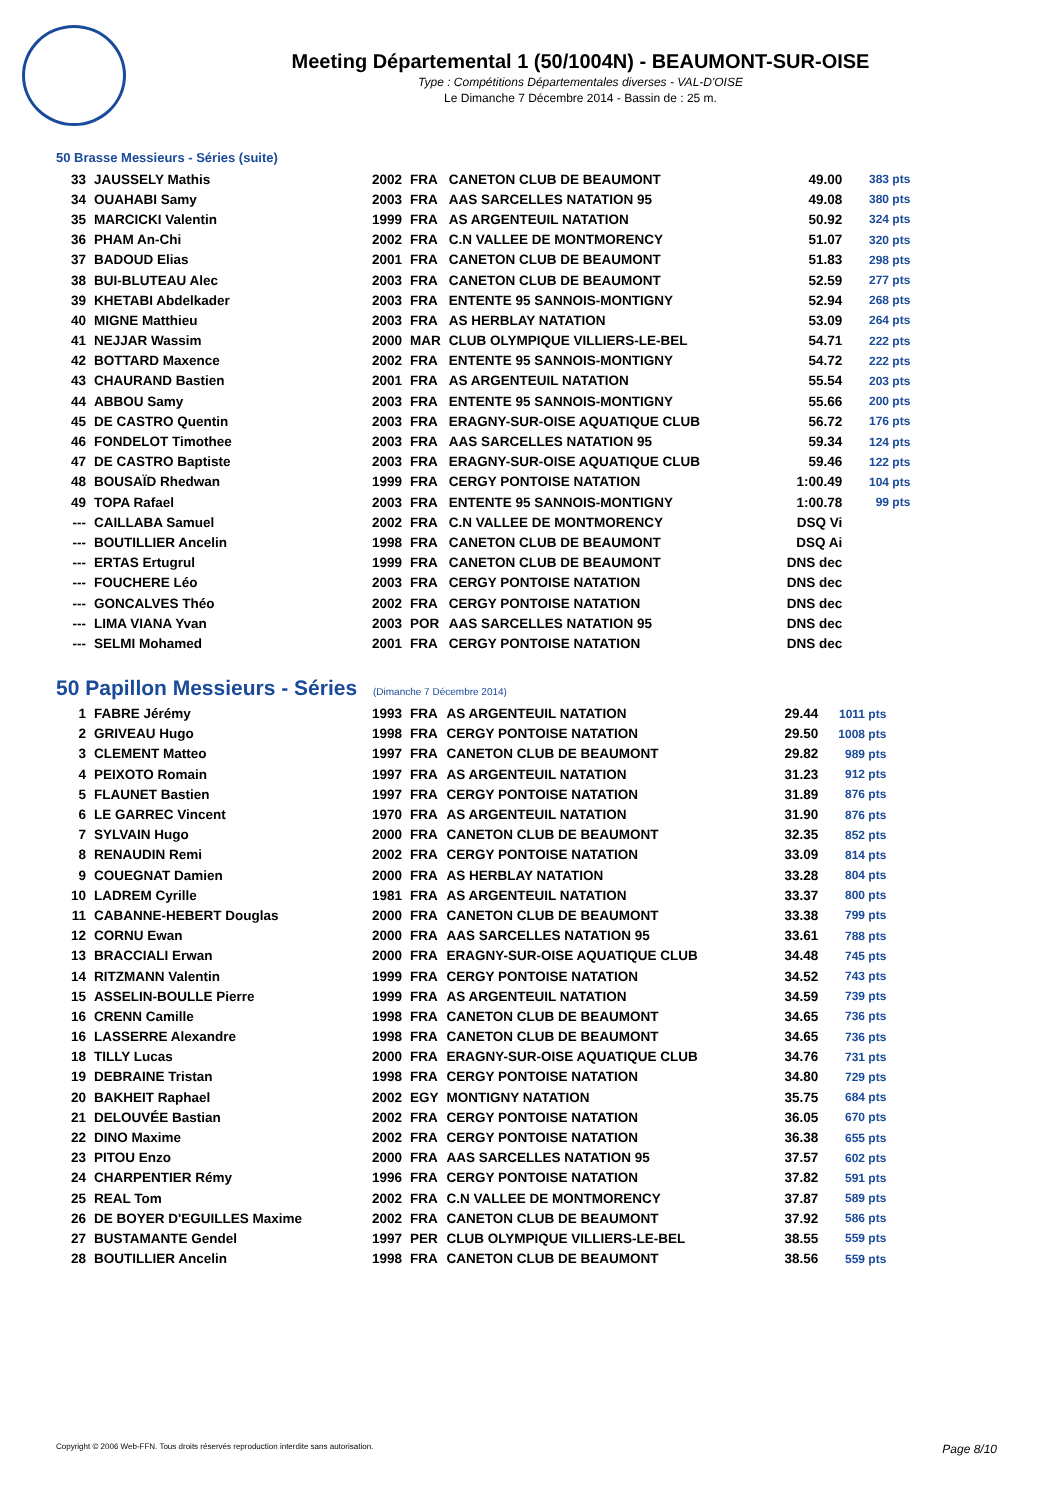Meeting Départemental 1 (50/1004N) - BEAUMONT-SUR-OISE
Type : Compétitions Départementales diverses - VAL-D'OISE
Le Dimanche 7 Décembre 2014 - Bassin de : 25 m.
50 Brasse Messieurs - Séries (suite)
| 33 | JAUSSELY Mathis | 2002 | FRA | CANETON CLUB DE BEAUMONT | 49.00 | 383 pts |
| 34 | OUAHABI Samy | 2003 | FRA | AAS SARCELLES NATATION 95 | 49.08 | 380 pts |
| 35 | MARCICKI Valentin | 1999 | FRA | AS ARGENTEUIL NATATION | 50.92 | 324 pts |
| 36 | PHAM An-Chi | 2002 | FRA | C.N VALLEE DE MONTMORENCY | 51.07 | 320 pts |
| 37 | BADOUD Elias | 2001 | FRA | CANETON CLUB DE BEAUMONT | 51.83 | 298 pts |
| 38 | BUI-BLUTEAU Alec | 2003 | FRA | CANETON CLUB DE BEAUMONT | 52.59 | 277 pts |
| 39 | KHETABI Abdelkader | 2003 | FRA | ENTENTE 95 SANNOIS-MONTIGNY | 52.94 | 268 pts |
| 40 | MIGNE Matthieu | 2003 | FRA | AS HERBLAY NATATION | 53.09 | 264 pts |
| 41 | NEJJAR Wassim | 2000 | MAR | CLUB OLYMPIQUE VILLIERS-LE-BEL | 54.71 | 222 pts |
| 42 | BOTTARD Maxence | 2002 | FRA | ENTENTE 95 SANNOIS-MONTIGNY | 54.72 | 222 pts |
| 43 | CHAURAND Bastien | 2001 | FRA | AS ARGENTEUIL NATATION | 55.54 | 203 pts |
| 44 | ABBOU Samy | 2003 | FRA | ENTENTE 95 SANNOIS-MONTIGNY | 55.66 | 200 pts |
| 45 | DE CASTRO Quentin | 2003 | FRA | ERAGNY-SUR-OISE AQUATIQUE CLUB | 56.72 | 176 pts |
| 46 | FONDELOT Timothee | 2003 | FRA | AAS SARCELLES NATATION 95 | 59.34 | 124 pts |
| 47 | DE CASTRO Baptiste | 2003 | FRA | ERAGNY-SUR-OISE AQUATIQUE CLUB | 59.46 | 122 pts |
| 48 | BOUSAÏD Rhedwan | 1999 | FRA | CERGY PONTOISE NATATION | 1:00.49 | 104 pts |
| 49 | TOPA Rafael | 2003 | FRA | ENTENTE 95 SANNOIS-MONTIGNY | 1:00.78 | 99 pts |
| --- | CAILLABA Samuel | 2002 | FRA | C.N VALLEE DE MONTMORENCY | DSQ Vi | |
| --- | BOUTILLIER Ancelin | 1998 | FRA | CANETON CLUB DE BEAUMONT | DSQ Ai | |
| --- | ERTAS Ertugrul | 1999 | FRA | CANETON CLUB DE BEAUMONT | DNS dec | |
| --- | FOUCHERE Léo | 2003 | FRA | CERGY PONTOISE NATATION | DNS dec | |
| --- | GONCALVES Théo | 2002 | FRA | CERGY PONTOISE NATATION | DNS dec | |
| --- | LIMA VIANA Yvan | 2003 | POR | AAS SARCELLES NATATION 95 | DNS dec | |
| --- | SELMI Mohamed | 2001 | FRA | CERGY PONTOISE NATATION | DNS dec | |
50 Papillon Messieurs - Séries (Dimanche 7 Décembre 2014)
| 1 | FABRE Jérémy | 1993 | FRA | AS ARGENTEUIL NATATION | 29.44 | 1011 pts |
| 2 | GRIVEAU Hugo | 1998 | FRA | CERGY PONTOISE NATATION | 29.50 | 1008 pts |
| 3 | CLEMENT Matteo | 1997 | FRA | CANETON CLUB DE BEAUMONT | 29.82 | 989 pts |
| 4 | PEIXOTO Romain | 1997 | FRA | AS ARGENTEUIL NATATION | 31.23 | 912 pts |
| 5 | FLAUNET Bastien | 1997 | FRA | CERGY PONTOISE NATATION | 31.89 | 876 pts |
| 6 | LE GARREC Vincent | 1970 | FRA | AS ARGENTEUIL NATATION | 31.90 | 876 pts |
| 7 | SYLVAIN Hugo | 2000 | FRA | CANETON CLUB DE BEAUMONT | 32.35 | 852 pts |
| 8 | RENAUDIN Remi | 2002 | FRA | CERGY PONTOISE NATATION | 33.09 | 814 pts |
| 9 | COUEGNAT Damien | 2000 | FRA | AS HERBLAY NATATION | 33.28 | 804 pts |
| 10 | LADREM Cyrille | 1981 | FRA | AS ARGENTEUIL NATATION | 33.37 | 800 pts |
| 11 | CABANNE-HEBERT Douglas | 2000 | FRA | CANETON CLUB DE BEAUMONT | 33.38 | 799 pts |
| 12 | CORNU Ewan | 2000 | FRA | AAS SARCELLES NATATION 95 | 33.61 | 788 pts |
| 13 | BRACCIALI Erwan | 2000 | FRA | ERAGNY-SUR-OISE AQUATIQUE CLUB | 34.48 | 745 pts |
| 14 | RITZMANN Valentin | 1999 | FRA | CERGY PONTOISE NATATION | 34.52 | 743 pts |
| 15 | ASSELIN-BOULLE Pierre | 1999 | FRA | AS ARGENTEUIL NATATION | 34.59 | 739 pts |
| 16 | CRENN Camille | 1998 | FRA | CANETON CLUB DE BEAUMONT | 34.65 | 736 pts |
| 16 | LASSERRE Alexandre | 1998 | FRA | CANETON CLUB DE BEAUMONT | 34.65 | 736 pts |
| 18 | TILLY Lucas | 2000 | FRA | ERAGNY-SUR-OISE AQUATIQUE CLUB | 34.76 | 731 pts |
| 19 | DEBRAINE Tristan | 1998 | FRA | CERGY PONTOISE NATATION | 34.80 | 729 pts |
| 20 | BAKHEIT Raphael | 2002 | EGY | MONTIGNY NATATION | 35.75 | 684 pts |
| 21 | DELOUVÉE Bastian | 2002 | FRA | CERGY PONTOISE NATATION | 36.05 | 670 pts |
| 22 | DINO Maxime | 2002 | FRA | CERGY PONTOISE NATATION | 36.38 | 655 pts |
| 23 | PITOU Enzo | 2000 | FRA | AAS SARCELLES NATATION 95 | 37.57 | 602 pts |
| 24 | CHARPENTIER Rémy | 1996 | FRA | CERGY PONTOISE NATATION | 37.82 | 591 pts |
| 25 | REAL Tom | 2002 | FRA | C.N VALLEE DE MONTMORENCY | 37.87 | 589 pts |
| 26 | DE BOYER D'EGUILLES Maxime | 2002 | FRA | CANETON CLUB DE BEAUMONT | 37.92 | 586 pts |
| 27 | BUSTAMANTE Gendel | 1997 | PER | CLUB OLYMPIQUE VILLIERS-LE-BEL | 38.55 | 559 pts |
| 28 | BOUTILLIER Ancelin | 1998 | FRA | CANETON CLUB DE BEAUMONT | 38.56 | 559 pts |
Copyright © 2006 Web-FFN. Tous droits réservés reproduction interdite sans autorisation.
Page 8/10